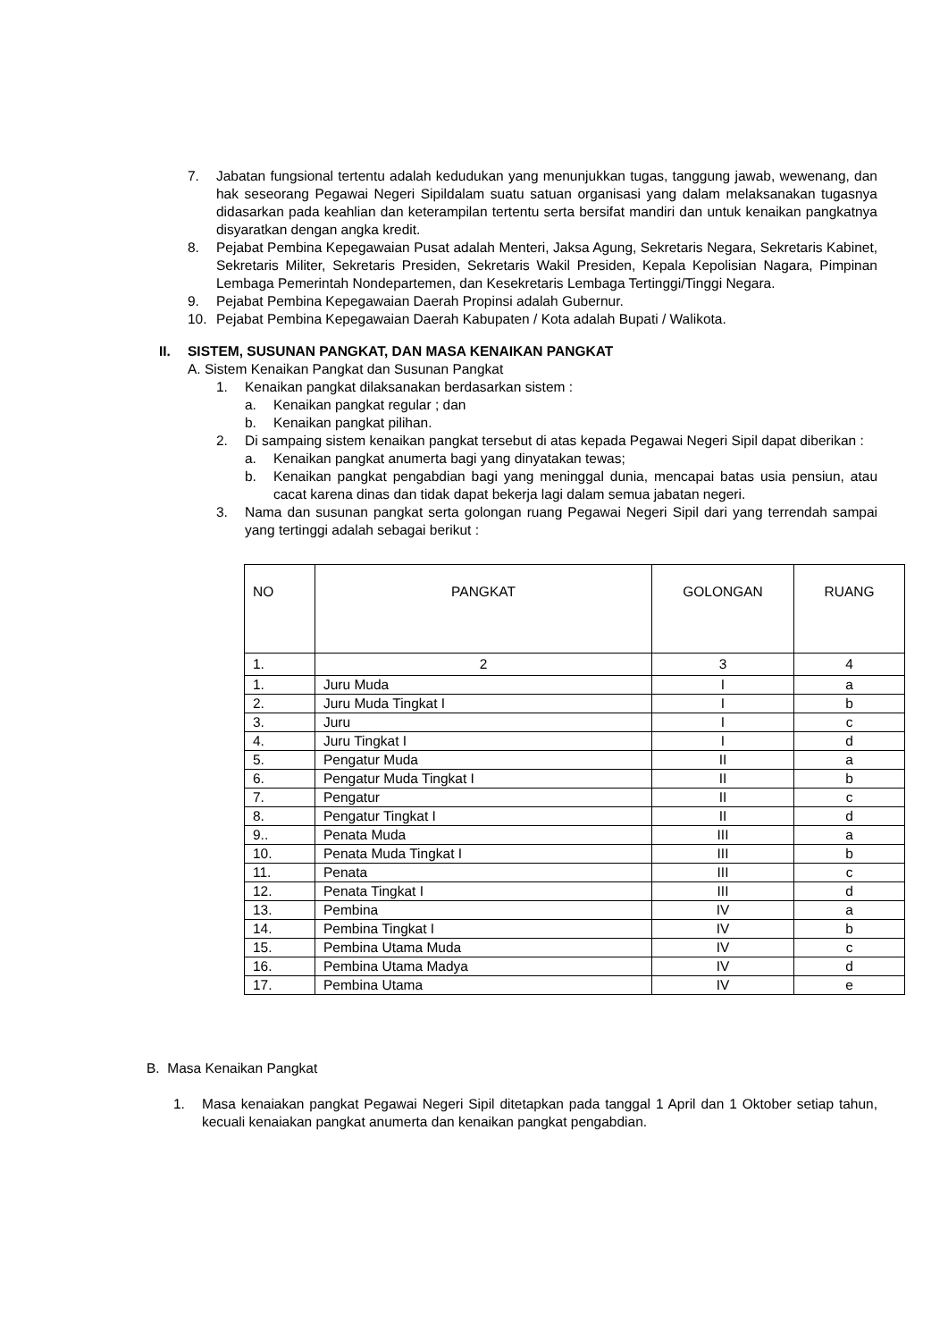7. Jabatan fungsional tertentu adalah kedudukan yang menunjukkan tugas, tanggung jawab, wewenang, dan hak seseorang Pegawai Negeri Sipildalam suatu satuan organisasi yang dalam melaksanakan tugasnya didasarkan pada keahlian dan keterampilan tertentu serta bersifat mandiri dan untuk kenaikan pangkatnya disyaratkan dengan angka kredit.
8. Pejabat Pembina Kepegawaian Pusat adalah Menteri, Jaksa Agung, Sekretaris Negara, Sekretaris Kabinet, Sekretaris Militer, Sekretaris Presiden, Sekretaris Wakil Presiden, Kepala Kepolisian Nagara, Pimpinan Lembaga Pemerintah Nondepartemen, dan Kesekretaris Lembaga Tertinggi/Tinggi Negara.
9. Pejabat Pembina Kepegawaian Daerah Propinsi adalah Gubernur.
10. Pejabat Pembina Kepegawaian Daerah Kabupaten / Kota adalah Bupati / Walikota.
II. SISTEM, SUSUNAN PANGKAT, DAN MASA KENAIKAN PANGKAT
A. Sistem Kenaikan Pangkat dan Susunan Pangkat
1. Kenaikan pangkat dilaksanakan berdasarkan sistem :
a. Kenaikan pangkat regular ; dan
b. Kenaikan pangkat pilihan.
2. Di sampaing sistem kenaikan pangkat tersebut di atas kepada Pegawai Negeri Sipil dapat diberikan :
a. Kenaikan pangkat anumerta bagi yang dinyatakan tewas;
b. Kenaikan pangkat pengabdian bagi yang meninggal dunia, mencapai batas usia pensiun, atau cacat karena dinas dan tidak dapat bekerja lagi dalam semua jabatan negeri.
3. Nama dan susunan pangkat serta golongan ruang Pegawai Negeri Sipil dari yang terrendah sampai yang tertinggi adalah sebagai berikut :
| NO | PANGKAT | GOLONGAN | RUANG |
| 1. | 2 | 3 | 4 |
| 1. | Juru Muda | I | a |
| 2. | Juru Muda Tingkat I | I | b |
| 3. | Juru | I | c |
| 4. | Juru Tingkat I | I | d |
| 5. | Pengatur Muda | II | a |
| 6. | Pengatur Muda Tingkat I | II | b |
| 7. | Pengatur | II | c |
| 8. | Pengatur Tingkat I | II | d |
| 9.. | Penata Muda | III | a |
| 10. | Penata Muda Tingkat I | III | b |
| 11. | Penata | III | c |
| 12. | Penata Tingkat I | III | d |
| 13. | Pembina | IV | a |
| 14. | Pembina Tingkat I | IV | b |
| 15. | Pembina Utama Muda | IV | c |
| 16. | Pembina Utama Madya | IV | d |
| 17. | Pembina Utama | IV | e |
B. Masa Kenaikan Pangkat
1. Masa kenaiakan pangkat Pegawai Negeri Sipil ditetapkan pada tanggal 1 April dan 1 Oktober setiap tahun, kecuali kenaiakan pangkat anumerta dan kenaikan pangkat pengabdian.